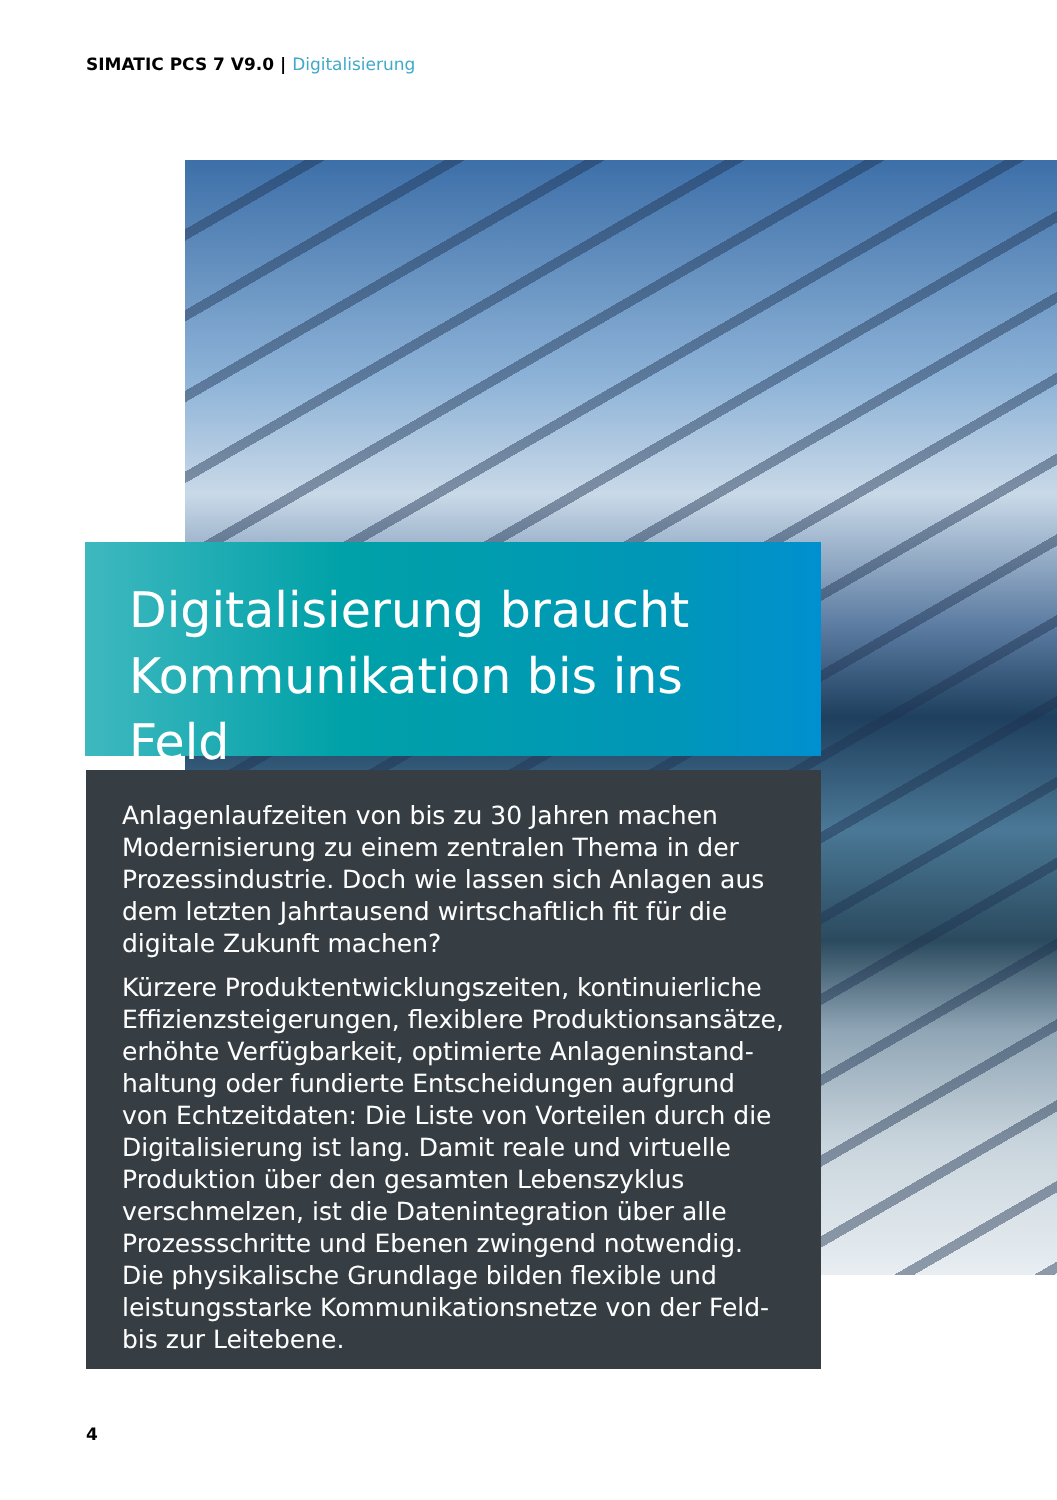SIMATIC PCS 7 V9.0 | Digitalisierung
Digitalisierung braucht Kommunikation bis ins Feld
Anlagenlaufzeiten von bis zu 30 Jahren machen Modernisierung zu einem zentralen Thema in der Pro­zessindustrie. Doch wie lassen sich Anlagen aus dem letzten Jahrtausend wirtschaftlich fit für die digitale Zukunft machen?
Kürzere Produktentwicklungszeiten, kontinuierliche Effizienzsteigerungen, flexiblere Produktionsansätze, erhöhte Verfügbarkeit, optimierte Anlageninstand­haltung oder fundierte Entscheidungen aufgrund von Echtzeitdaten: Die Liste von Vorteilen durch die Digita­lisierung ist lang. Damit reale und virtuelle Produktion über den gesamten Lebenszyklus verschmelzen, ist die Datenintegration über alle Prozessschritte und Ebenen zwingend notwendig. Die physikalische Grundlage bilden flexible und leistungsstarke Kommunikations­netze von der Feld- bis zur Leitebene.
4